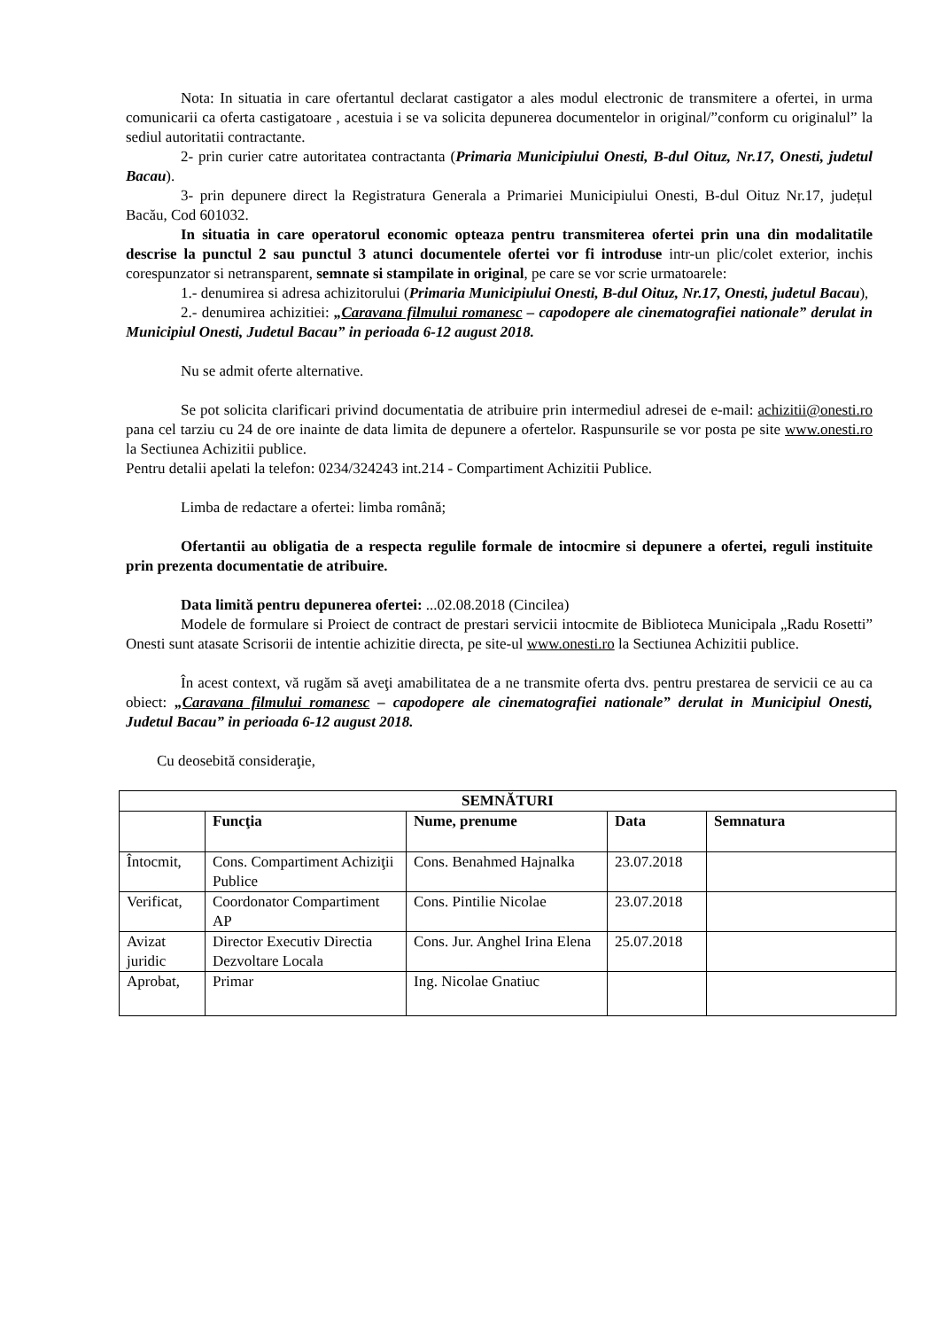Nota: In situatia in care ofertantul declarat castigator a ales modul electronic de transmitere a ofertei, in urma comunicarii ca oferta castigatoare , acestuia i se va solicita depunerea documentelor in original/”conform cu originalul” la sediul autoritatii contractante.
2- prin curier catre autoritatea contractanta (Primaria Municipiului Onesti, B-dul Oituz, Nr.17, Onesti, judetul Bacau).
3- prin depunere direct la Registratura Generala a Primariei Municipiului Onesti, B-dul Oituz Nr.17, județul Bacău, Cod 601032.
In situatia in care operatorul economic opteaza pentru transmiterea ofertei prin una din modalitatile descrise la punctul 2 sau punctul 3 atunci documentele ofertei vor fi introduse intr-un plic/colet exterior, inchis corespunzator si netransparent, semnate si stampilate in original, pe care se vor scrie urmatoarele:
1.- denumirea si adresa achizitorului (Primaria Municipiului Onesti, B-dul Oituz, Nr.17, Onesti, judetul Bacau),
2.- denumirea achizitiei: „Caravana filmului romanesc – capodopere ale cinematografiei nationale” derulat in Municipiul Onesti, Judetul Bacau” in perioada 6-12 august 2018.
Nu se admit oferte alternative.
Se pot solicita clarificari privind documentatia de atribuire prin intermediul adresei de e-mail: achizitii@onesti.ro pana cel tarziu cu 24 de ore inainte de data limita de depunere a ofertelor. Raspunsurile se vor posta pe site www.onesti.ro la Sectiunea Achizitii publice.
Pentru detalii apelati la telefon: 0234/324243 int.214 - Compartiment Achizitii Publice.
Limba de redactare a ofertei: limba română;
Ofertantii au obligatia de a respecta regulile formale de intocmire si depunere a ofertei, reguli instituite prin prezenta documentatie de atribuire.
Data limită pentru depunerea ofertei: ...02.08.2018 (Cincilea)
Modele de formulare si Proiect de contract de prestari servicii intocmite de Biblioteca Municipala „Radu Rosetti” Onesti sunt atasate Scrisorii de intentie achizitie directa, pe site-ul www.onesti.ro la Sectiunea Achizitii publice.
În acest context, vă rugăm să aveţi amabilitatea de a ne transmite oferta dvs. pentru prestarea de servicii ce au ca obiect: „Caravana filmului romanesc – capodopere ale cinematografiei nationale” derulat in Municipiul Onesti, Judetul Bacau” in perioada 6-12 august 2018.
Cu deosebită consideraţie,
| SEMNĂTURI | | | | |
| --- | --- | --- | --- | --- |
| | Funcţia | Nume, prenume | Data | Semnatura |
| Întocmit, | Cons. Compartiment Achiziţii Publice | Cons. Benahmed Hajnalka | 23.07.2018 | |
| Verificat, | Coordonator Compartiment AP | Cons. Pintilie Nicolae | 23.07.2018 | |
| Avizat juridic | Director Executiv Directia Dezvoltare Locala | Cons. Jur. Anghel Irina Elena | 25.07.2018 | |
| Aprobat, | Primar | Ing. Nicolae Gnatiuc | | |